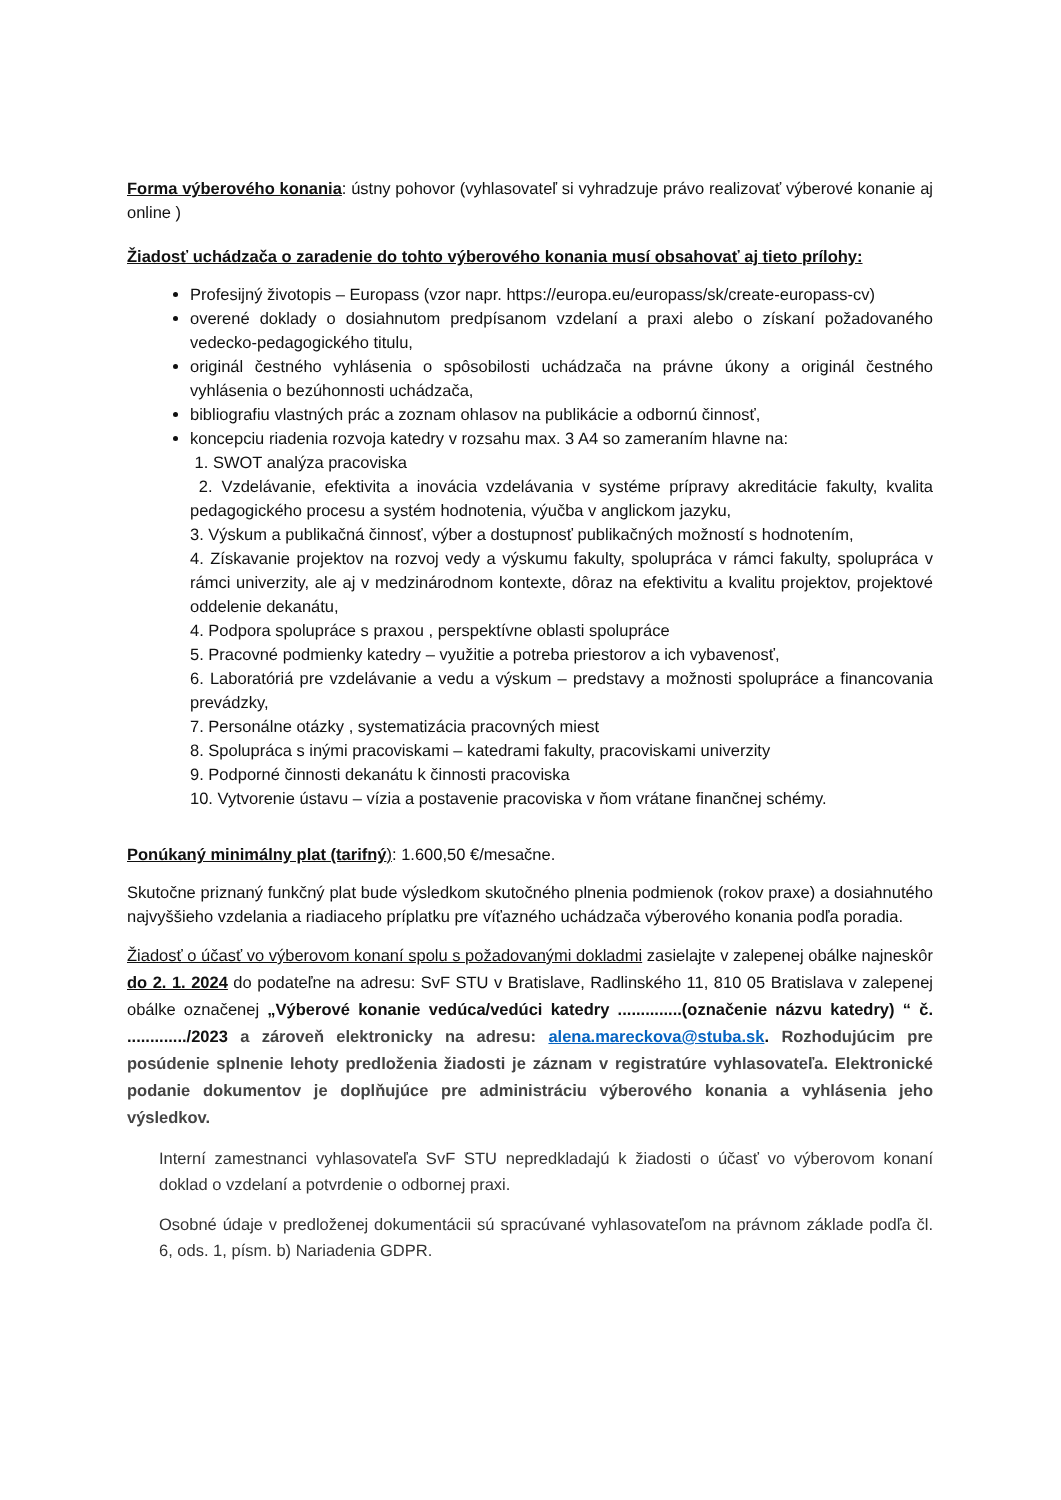Forma výberového konania: ústny pohovor (vyhlasovateľ si vyhradzuje právo realizovať výberové konanie aj online )
Žiadosť uchádzača o zaradenie do tohto výberového konania musí obsahovať aj tieto prílohy:
Profesijný životopis – Europass (vzor napr. https://europa.eu/europass/sk/create-europass-cv)
overené doklady o dosiahnutom predpísanom vzdelaní a praxi alebo o získaní požadovaného vedecko-pedagogického titulu,
originál čestného vyhlásenia o spôsobilosti uchádzača na právne úkony a originál čestného vyhlásenia o bezúhonnosti uchádzača,
bibliografiu vlastných prác a zoznam ohlasov na publikácie a odbornú činnosť,
koncepciu riadenia rozvoja katedry v rozsahu max. 3 A4 so zameraním hlavne na:
1. SWOT analýza pracoviska
2. Vzdelávanie, efektivita a inovácia vzdelávania v systéme prípravy akreditácie fakulty, kvalita pedagogického procesu a systém hodnotenia, výučba v anglickom jazyku,
3. Výskum a publikačná činnosť, výber a dostupnosť publikačných možností s hodnotením,
4. Získavanie projektov na rozvoj vedy a výskumu fakulty, spolupráca v rámci fakulty, spolupráca v rámci univerzity, ale aj v medzinárodnom kontexte, dôraz na efektivitu a kvalitu projektov, projektové oddelenie dekanátu,
4. Podpora spolupráce s praxou , perspektívne oblasti spolupráce
5. Pracovné podmienky katedry – využitie a potreba priestorov a ich vybavenosť,
6. Laboratóriá pre vzdelávanie a vedu a výskum – predstavy a možnosti spolupráce a financovania prevádzky,
7. Personálne otázky , systematizácia pracovných miest
8. Spolupráca s inými pracoviskami – katedrami fakulty, pracoviskami univerzity
9. Podporné činnosti dekanátu k činnosti pracoviska
10. Vytvorenie ústavu – vízia a postavenie pracoviska v ňom vrátane finančnej schémy.
Ponúkaný minimálny plat (tarifný): 1.600,50 €/mesačne.
Skutočne priznaný funkčný plat bude výsledkom skutočného plnenia podmienok (rokov praxe) a dosiahnutého najvyššieho vzdelania a riadiaceho príplatku pre víťazného uchádzača výberového konania podľa poradia.
Žiadosť o účasť vo výberovom konaní spolu s požadovanými dokladmi zasielajte v zalepenej obálke najneskôr do 2. 1. 2024 do podateľne na adresu: SvF STU v Bratislave, Radlinského 11, 810 05 Bratislava v zalepenej obálke označenej „Výberové konanie vedúca/vedúci katedry ..............(označenie názvu katedry) “ č. ............./2023 a zároveň elektronicky na adresu: alena.mareckova@stuba.sk. Rozhodujúcim pre posúdenie splnenie lehoty predloženia žiadosti je záznam v registratúre vyhlasovateľa. Elektronické podanie dokumentov je doplňujúce pre administráciu výberového konania a vyhlásenia jeho výsledkov.
Interní zamestnanci vyhlasovateľa SvF STU nepredkladajú k žiadosti o účasť vo výberovom konaní doklad o vzdelaní a potvrdenie o odbornej praxi.
Osobné údaje v predloženej dokumentácii sú spracúvané vyhlasovateľom na právnom základe podľa čl. 6, ods. 1, písm. b) Nariadenia GDPR.